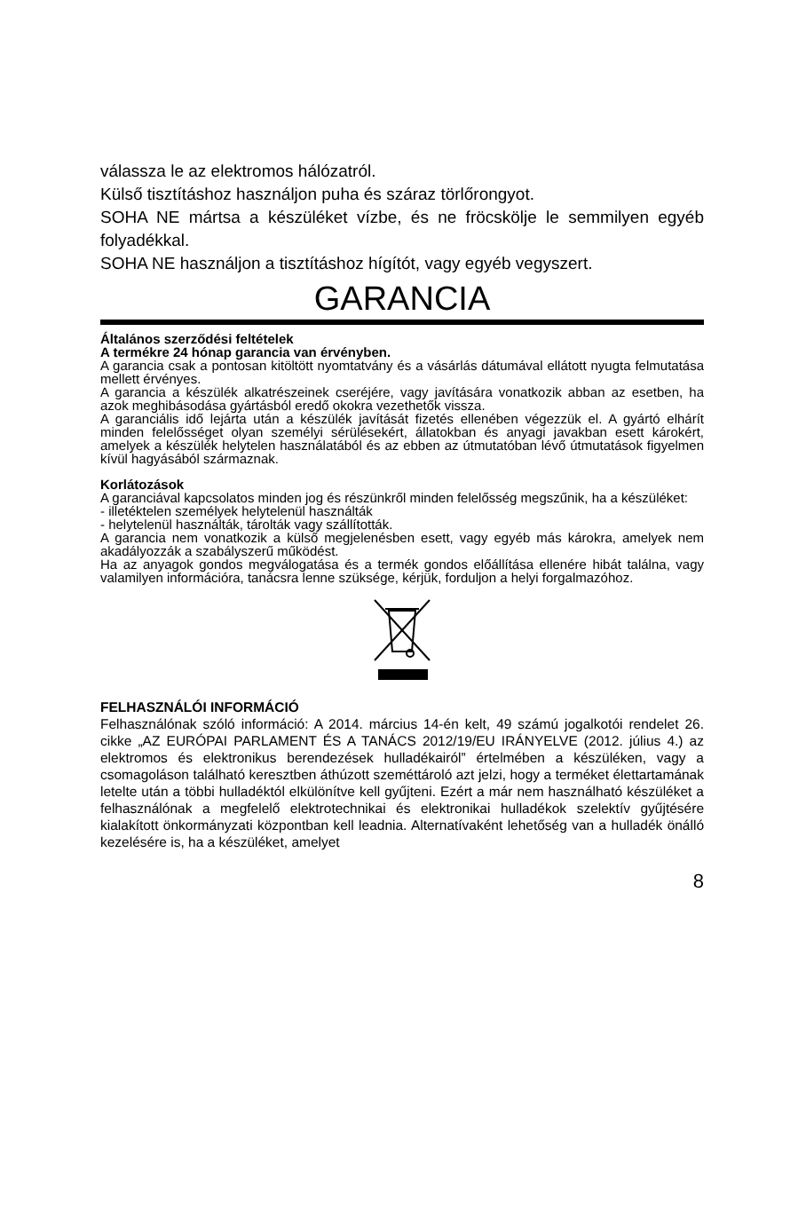válassza le az elektromos hálózatról.
Külső tisztításhoz használjon puha és száraz törlőrongyot.
SOHA NE mártsa a készüléket vízbe, és ne fröcskölje le semmilyen egyéb folyadékkal.
SOHA NE használjon a tisztításhoz hígítót, vagy egyéb vegyszert.
GARANCIA
Általános szerződési feltételek
A termékre 24 hónap garancia van érvényben.
A garancia csak a pontosan kitöltött nyomtatvány és a vásárlás dátumával ellátott nyugta felmutatása mellett érvényes.
A garancia a készülék alkatrészeinek cseréjére, vagy javítására vonatkozik abban az esetben, ha azok meghibásodása gyártásból eredő okokra vezethetők vissza.
A garanciális idő lejárta után a készülék javítását fizetés ellenében végezzük el. A gyártó elhárít minden felelősséget olyan személyi sérülésekért, állatokban és anyagi javakban esett károkért, amelyek a készülék helytelen használatából és az ebben az útmutatóban lévő útmutatások figyelmen kívül hagyásából származnak.
Korlátozások
A garanciával kapcsolatos minden jog és részünkről minden felelősség megszűnik, ha a készüléket:
- illetéktelen személyek helytelenül használták
- helytelenül használták, tárolták vagy szállították.
A garancia nem vonatkozik a külső megjelenésben esett, vagy egyéb más károkra, amelyek nem akadályozzák a szabályszerű működést.
Ha az anyagok gondos megválogatása és a termék gondos előállítása ellenére hibát találna, vagy valamilyen információra, tanácsra lenne szüksége, kérjük, forduljon a helyi forgalmazóhoz.
FELHASZNÁLÓI INFORMÁCIÓ
Felhasználónak szóló információ: A 2014. március 14-én kelt, 49 számú jogalkotói rendelet 26. cikke „AZ EURÓPAI PARLAMENT ÉS A TANÁCS 2012/19/EU IRÁNYELVE (2012. július 4.) az elektromos és elektronikus berendezések hulladékairól” értelmében a készüléken, vagy a csomagoláson található keresztben áthúzott szeméttároló azt jelzi, hogy a terméket élettartamának letelte után a többi hulladéktól elkülönítve kell gyűjteni. Ezért a már nem használható készüléket a felhasználónak a megfelelő elektrotechnikai és elektronikai hulladékok szelektív gyűjtésére kialakított önkormányzati központban kell leadnia. Alternatívaként lehetőség van a hulladék önálló kezelésére is, ha a készüléket, amelyet
8